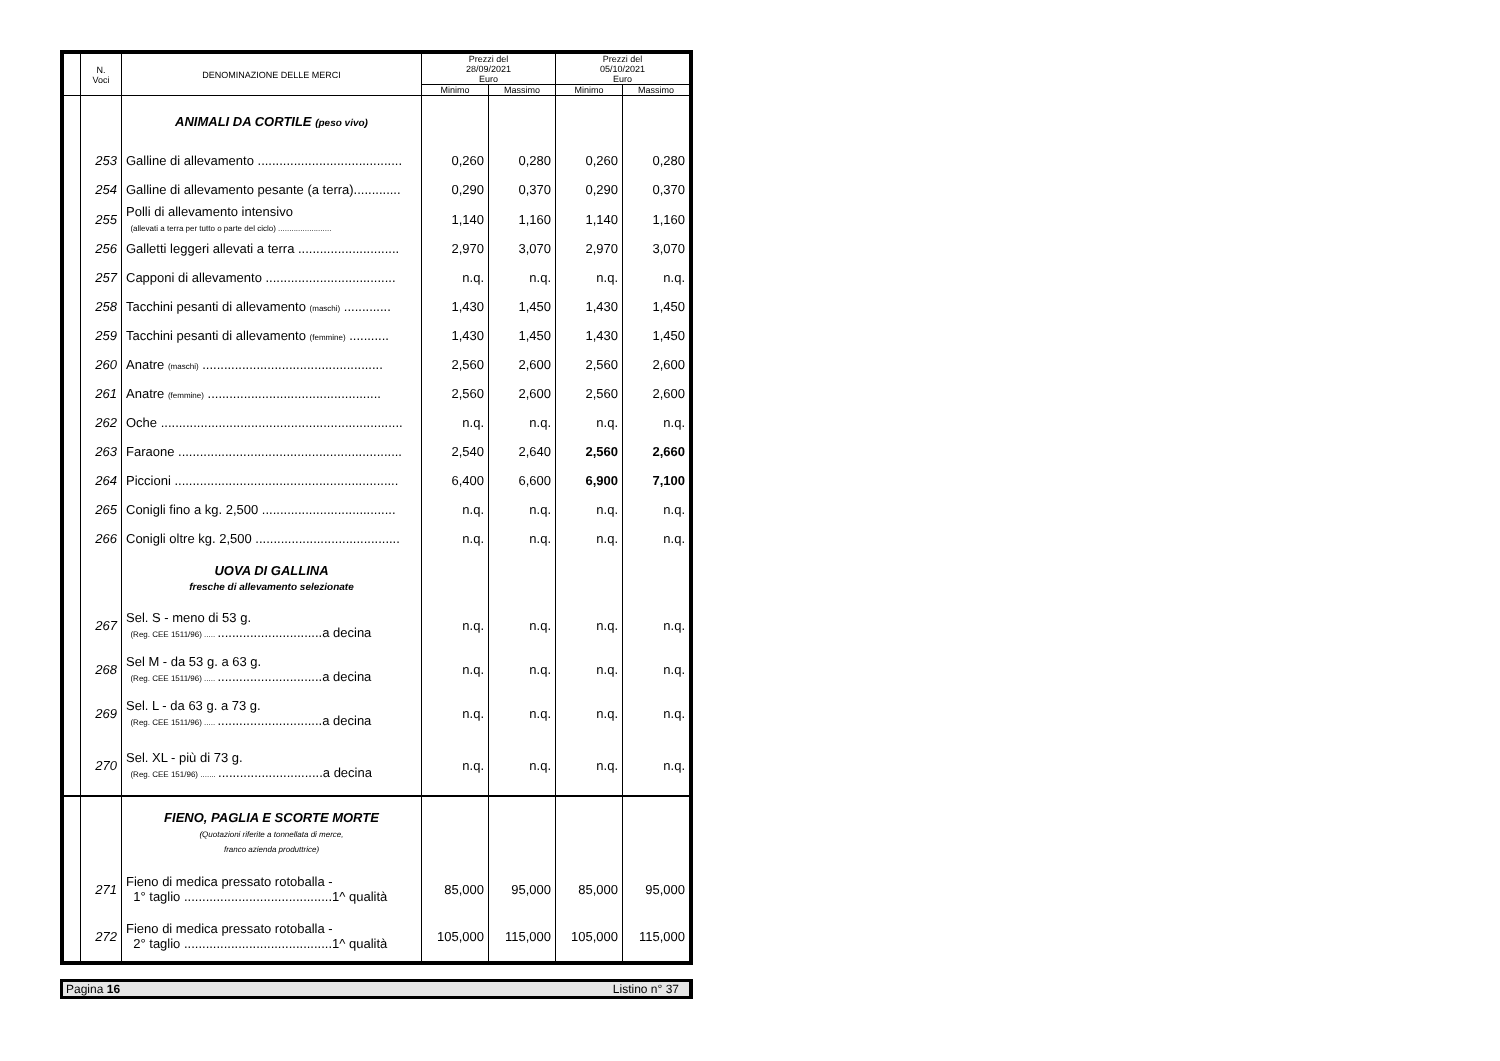| | N. Voci | DENOMINAZIONE DELLE MERCI | Prezzi del 28/09/2021 Euro | | Prezzi del 05/10/2021 Euro | |
| --- | --- | --- | --- | --- | --- | --- |
| | | | Minimo | Massimo | Minimo | Massimo |
| | | ANIMALI DA CORTILE (peso vivo) | | | | |
| | 253 | Galline di allevamento ........................................ | 0,260 | 0,280 | 0,260 | 0,280 |
| | 254 | Galline di allevamento pesante (a terra)............. | 0,290 | 0,370 | 0,290 | 0,370 |
| | 255 | Polli di allevamento intensivo (allevati a terra per tutto o parte del ciclo) ........................ | 1,140 | 1,160 | 1,140 | 1,160 |
| | 256 | Galletti leggeri allevati a terra ............................ | 2,970 | 3,070 | 2,970 | 3,070 |
| | 257 | Capponi di allevamento .................................... | n.q. | n.q. | n.q. | n.q. |
| | 258 | Tacchini pesanti di allevamento (maschi) ............. | 1,430 | 1,450 | 1,430 | 1,450 |
| | 259 | Tacchini pesanti di allevamento (femmine) ........... | 1,430 | 1,450 | 1,430 | 1,450 |
| | 260 | Anatre (maschi) .................................................. | 2,560 | 2,600 | 2,560 | 2,600 |
| | 261 | Anatre (femmine) ................................................ | 2,560 | 2,600 | 2,560 | 2,600 |
| | 262 | Oche ................................................................... | n.q. | n.q. | n.q. | n.q. |
| | 263 | Faraone .............................................................. | 2,540 | 2,640 | 2,560 | 2,660 |
| | 264 | Piccioni .............................................................. | 6,400 | 6,600 | 6,900 | 7,100 |
| | 265 | Conigli fino a kg. 2,500 ..................................... | n.q. | n.q. | n.q. | n.q. |
| | 266 | Conigli oltre kg. 2,500 ........................................ | n.q. | n.q. | n.q. | n.q. |
| | | UOVA DI GALLINA fresche di allevamento selezionate | | | | |
| | 267 | Sel. S - meno di 53 g. (Reg. CEE 1511/96) ..... .............................a decina | n.q. | n.q. | n.q. | n.q. |
| | 268 | Sel M - da 53 g. a 63 g. (Reg. CEE 1511/96) ..... .............................a decina | n.q. | n.q. | n.q. | n.q. |
| | 269 | Sel. L - da 63 g. a 73 g. (Reg. CEE 1511/96) ..... .............................a decina | n.q. | n.q. | n.q. | n.q. |
| | 270 | Sel. XL - più di 73 g. (Reg. CEE 151/96) ....... .............................a decina | n.q. | n.q. | n.q. | n.q. |
| | | FIENO, PAGLIA E SCORTE MORTE (Quotazioni riferite a tonnellata di merce, franco azienda produttrice) | | | | |
| | 271 | Fieno di medica pressato rotoballa - 1° taglio .........................................1^ qualità | 85,000 | 95,000 | 85,000 | 95,000 |
| | 272 | Fieno di medica pressato rotoballa - 2° taglio .........................................1^ qualità | 105,000 | 115,000 | 105,000 | 115,000 |
Pagina 16 Listino n° 37